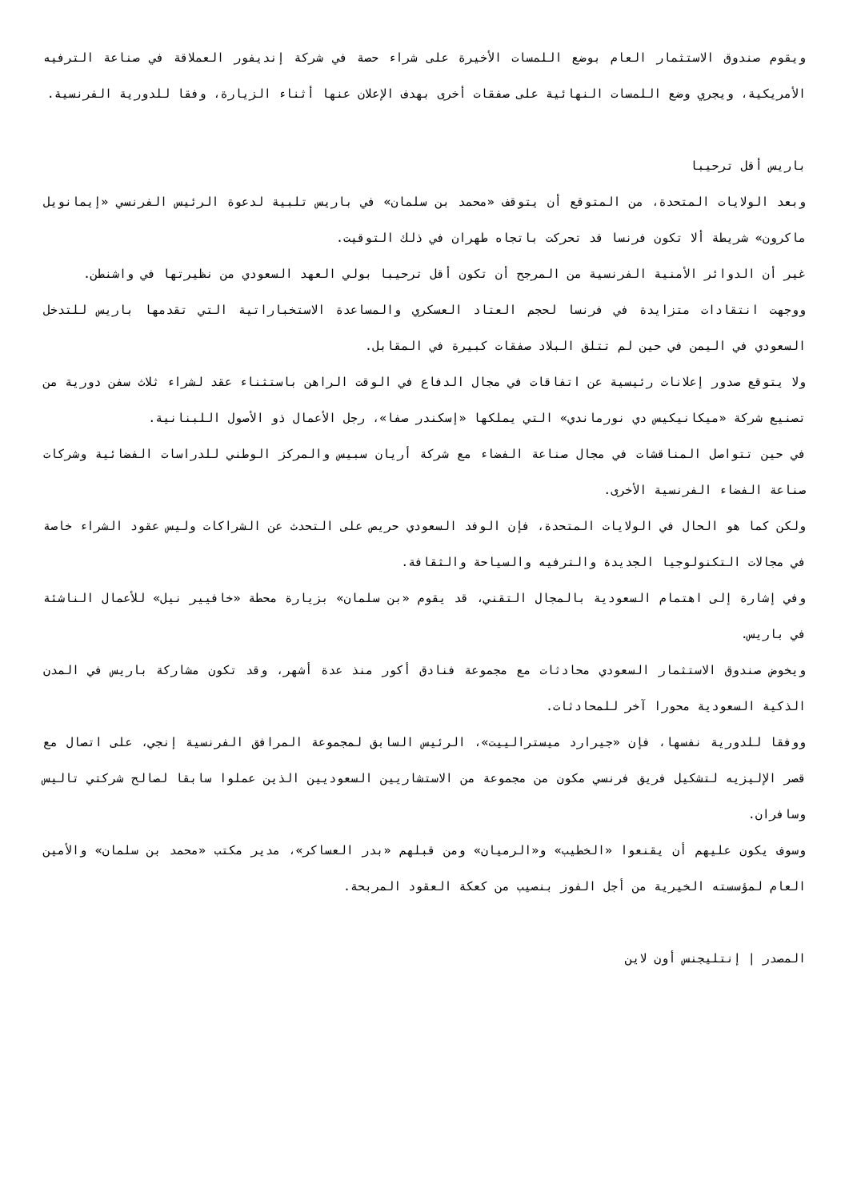ويقوم صندوق الاستثمار العام بوضع اللمسات الأخيرة على شراء حصة في شركة إنديفور العملاقة في صناعة الترفيه الأمريكية، ويجري وضع اللمسات النهائية على صفقات أخرى بهدف الإعلان عنها أثناء الزيارة، وفقا للدورية الفرنسية.
باريس أقل ترحيبا
وبعد الولايات المتحدة، من المتوقع أن يتوقف «محمد بن سلمان» في باريس تلبية لدعوة الرئيس الفرنسي «إيمانويل ماكرون» شريطة ألا تكون فرنسا قد تحركت باتجاه طهران في ذلك التوقيت.
غير أن الدوائر الأمنية الفرنسية من المرجح أن تكون أقل ترحيبا بولي العهد السعودي من نظيرتها في واشنطن.
ووجهت انتقادات متزايدة في فرنسا لحجم العتاد العسكري والمساعدة الاستخباراتية التي تقدمها باريس للتدخل السعودي في اليمن في حين لم تتلق البلاد صفقات كبيرة في المقابل.
ولا يتوقع صدور إعلانات رئيسية عن اتفاقات في مجال الدفاع في الوقت الراهن باستثناء عقد لشراء ثلاث سفن دورية من تصنيع شركة «ميكانيكيس دي نورماندي» التي يملكها «إسكندر صفا»، رجل الأعمال ذو الأصول اللبنانية.
في حين تتواصل المناقشات في مجال صناعة الفضاء مع شركة أريان سبيس والمركز الوطني للدراسات الفضائية وشركات صناعة الفضاء الفرنسية الأخرى.
ولكن كما هو الحال في الولايات المتحدة، فإن الوفد السعودي حريص على التحدث عن الشراكات وليس عقود الشراء خاصة في مجالات التكنولوجيا الجديدة والترفيه والسياحة والثقافة.
وفي إشارة إلى اهتمام السعودية بالمجال التقني، قد يقوم «بن سلمان» بزيارة محطة «خافيير نيل» للأعمال الناشئة في باريس.
ويخوض صندوق الاستثمار السعودي محادثات مع مجموعة فنادق أكور منذ عدة أشهر، وقد تكون مشاركة باريس في المدن الذكية السعودية محورا آخر للمحادثات.
ووفقا للدورية نفسها، فإن «جيرارد ميسترالييت»، الرئيس السابق لمجموعة المرافق الفرنسية إنجي، على اتصال مع قصر الإليزيه لتشكيل فريق فرنسي مكون من مجموعة من الاستشاريين السعوديين الذين عملوا سابقا لصالح شركتي تاليس وسافران.
وسوف يكون عليهم أن يقنعوا «الخطيب» و«الرميان» ومن قبلهم «بدر العساكر»، مدير مكتب «محمد بن سلمان» والأمين العام لمؤسسته الخيرية من أجل الفوز بنصيب من كعكة العقود المربحة.
المصدر | إنتليجنس أون لاين